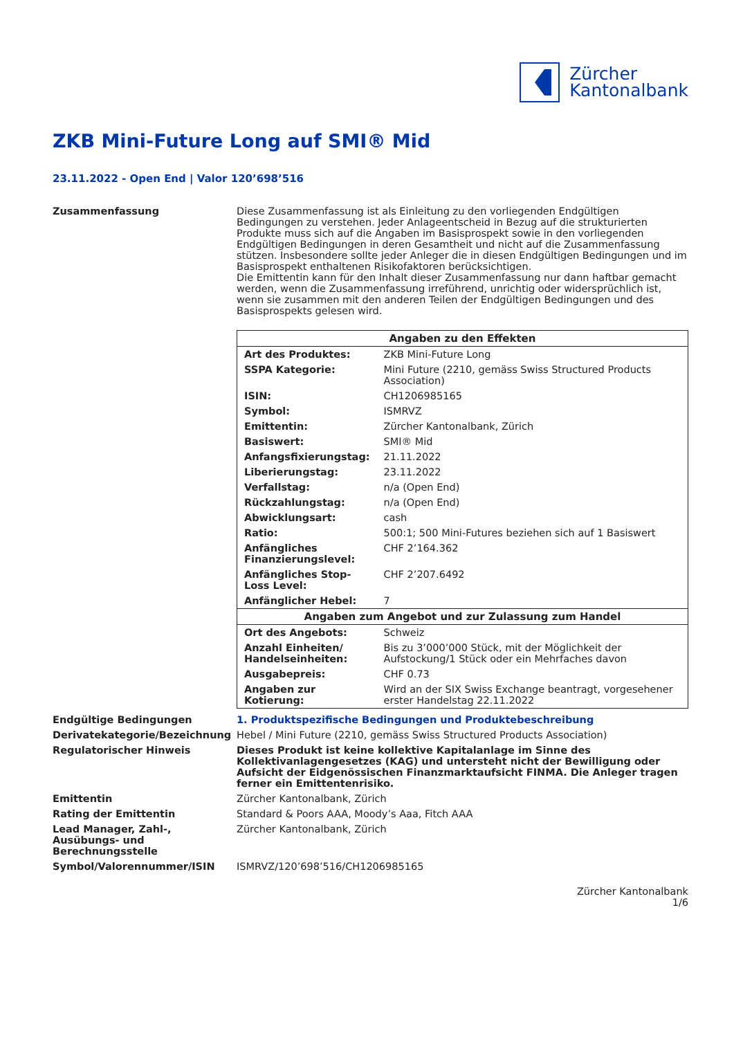Zürcher
Kantonalbank
ZKB Mini-Future Long auf SMI® Mid
23.11.2022 - Open End | Valor 120’698’516
Zusammenfassung Diese Zusammenfassung ist als Einleitung zu den vorliegenden Endgültigen Bedingungen zu verstehen. Jeder Anlageentscheid in Bezug auf die strukturierten Produkte muss sich auf die Angaben im Basisprospekt sowie in den vorliegenden Endgültigen Bedingungen in deren Gesamtheit und nicht auf die Zusammenfassung stützen. Insbesondere sollte jeder Anleger die in diesen Endgültigen Bedingungen und im Basisprospekt enthaltenen Risikofaktoren berücksichtigen.
Die Emittentin kann für den Inhalt dieser Zusammenfassung nur dann haftbar gemacht werden, wenn die Zusammenfassung irreführend, unrichtig oder widersprüchlich ist, wenn sie zusammen mit den anderen Teilen der Endgültigen Bedingungen und des Basisprospekts gelesen wird.
| Angaben zu den Effekten | |
| --- | --- |
| Art des Produktes: | ZKB Mini-Future Long |
| SSPA Kategorie: | Mini Future (2210, gemäss Swiss Structured Products Association) |
| ISIN: | CH1206985165 |
| Symbol: | ISMRVZ |
| Emittentin: | Zürcher Kantonalbank, Zürich |
| Basiswert: | SMI® Mid |
| Anfangsfixierungstag: | 21.11.2022 |
| Liberierungstag: | 23.11.2022 |
| Verfallstag: | n/a (Open End) |
| Rückzahlungstag: | n/a (Open End) |
| Abwicklungsart: | cash |
| Ratio: | 500:1; 500 Mini-Futures beziehen sich auf 1 Basiswert |
| Anfängliches Finanzierungslevel: | CHF 2’164.362 |
| Anfängliches Stop-Loss Level: | CHF 2’207.6492 |
| Anfänglicher Hebel: | 7 |
| Angaben zum Angebot und zur Zulassung zum Handel | |
| Ort des Angebots: | Schweiz |
| Anzahl Einheiten/ Handelseinheiten: | Bis zu 3’000’000 Stück, mit der Möglichkeit der Aufstockung/1 Stück oder ein Mehrfaches davon |
| Ausgabepreis: | CHF 0.73 |
| Angaben zur Kotierung: | Wird an der SIX Swiss Exchange beantragt, vorgesehener erster Handelstag 22.11.2022 |
Endgültige Bedingungen 1. Produktspezifische Bedingungen und Produktebeschreibung
Derivatekategorie/Bezeichnung Hebel / Mini Future (2210, gemäss Swiss Structured Products Association)
Regulatorischer Hinweis Dieses Produkt ist keine kollektive Kapitalanlage im Sinne des Kollektivanlagengesetzes (KAG) und untersteht nicht der Bewilligung oder Aufsicht der Eidgenössischen Finanzmarktaufsicht FINMA. Die Anleger tragen ferner ein Emittentenrisiko.
Emittentin Zürcher Kantonalbank, Zürich
Rating der Emittentin Standard & Poors AAA, Moody’s Aaa, Fitch AAA
Lead Manager, Zahl-, Ausübungs- und Berechnungsstelle
Zürcher Kantonalbank, Zürich
Symbol/Valorennummer/ISIN ISMRVZ/120’698’516/CH1206985165
Zürcher Kantonalbank
1/6